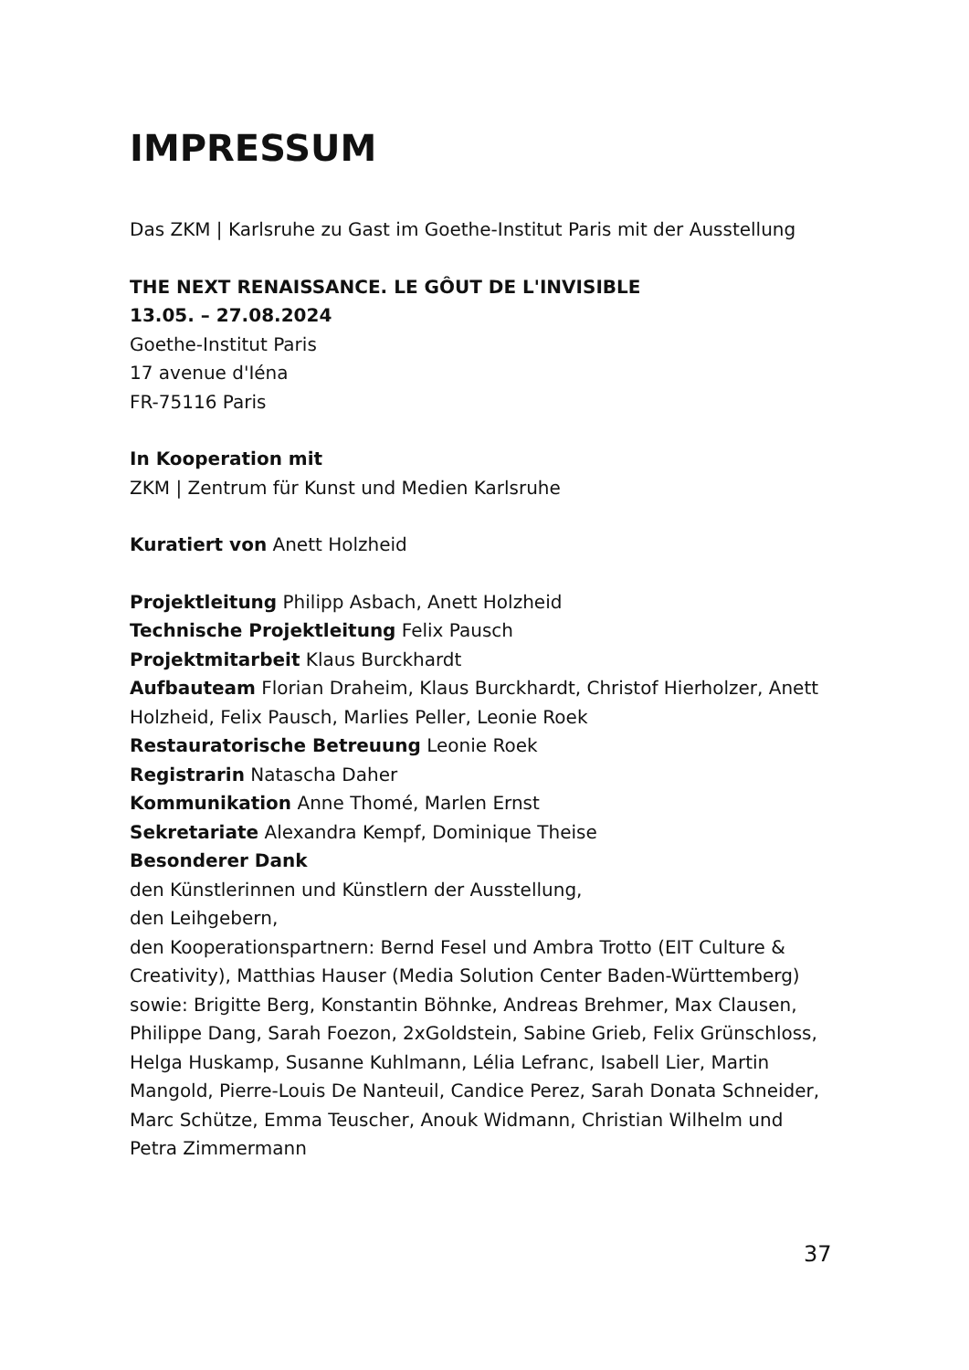IMPRESSUM
Das ZKM | Karlsruhe zu Gast im Goethe-Institut Paris mit der Ausstellung
THE NEXT RENAISSANCE. LE GÔUT DE L'INVISIBLE
13.05. – 27.08.2024
Goethe-Institut Paris
17 avenue d'Iéna
FR-75116 Paris
In Kooperation mit
ZKM | Zentrum für Kunst und Medien Karlsruhe
Kuratiert von Anett Holzheid
Projektleitung Philipp Asbach, Anett Holzheid
Technische Projektleitung Felix Pausch
Projektmitarbeit Klaus Burckhardt
Aufbauteam Florian Draheim, Klaus Burckhardt, Christof Hierholzer, Anett Holzheid, Felix Pausch, Marlies Peller, Leonie Roek
Restauratorische Betreuung Leonie Roek
Registrarin Natascha Daher
Kommunikation Anne Thomé, Marlen Ernst
Sekretariate Alexandra Kempf, Dominique Theise
Besonderer Dank
den Künstlerinnen und Künstlern der Ausstellung,
den Leihgebern,
den Kooperationspartnern: Bernd Fesel und Ambra Trotto (EIT Culture & Creativity), Matthias Hauser (Media Solution Center Baden-Württemberg) sowie: Brigitte Berg, Konstantin Böhnke, Andreas Brehmer, Max Clausen, Philippe Dang, Sarah Foezon, 2xGoldstein, Sabine Grieb, Felix Grünschloss, Helga Huskamp, Susanne Kuhlmann, Lélia Lefranc, Isabell Lier, Martin Mangold, Pierre-Louis De Nanteuil, Candice Perez, Sarah Donata Schneider, Marc Schütze, Emma Teuscher, Anouk Widmann, Christian Wilhelm und Petra Zimmermann
37